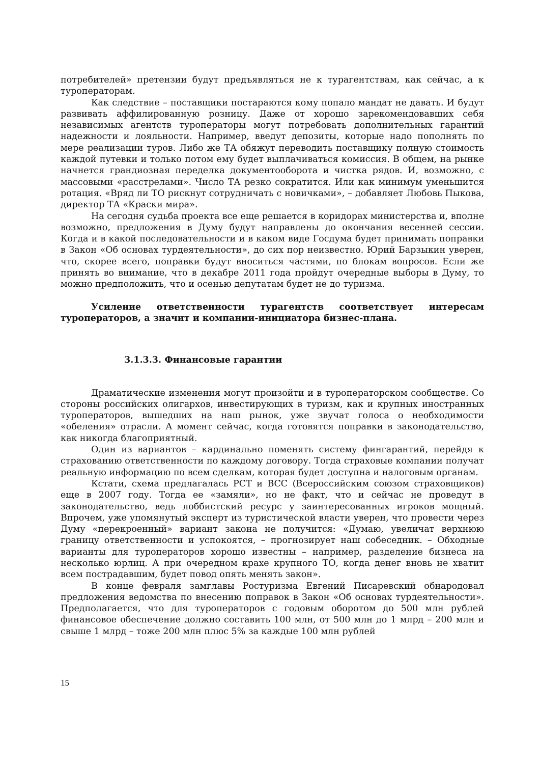потребителей» претензии будут предъявляться не к турагентствам, как сейчас, а к туроператорам.
Как следствие – поставщики постараются кому попало мандат не давать. И будут развивать аффилированную розницу. Даже от хорошо зарекомендовавших себя независимых агентств туроператоры могут потребовать дополнительных гарантий надежности и лояльности. Например, введут депозиты, которые надо пополнять по мере реализации туров. Либо же ТА обяжут переводить поставщику полную стоимость каждой путевки и только потом ему будет выплачиваться комиссия. В общем, на рынке начнется грандиозная переделка документооборота и чистка рядов. И, возможно, с массовыми «расстрелами». Число ТА резко сократится. Или как минимум уменьшится ротация. «Вряд ли ТО рискнут сотрудничать с новичками», – добавляет Любовь Пыкова, директор ТА «Краски мира».
На сегодня судьба проекта все еще решается в коридорах министерства и, вполне возможно, предложения в Думу будут направлены до окончания весенней сессии. Когда и в какой последовательности и в каком виде Госдума будет принимать поправки в Закон «Об основах турдеятельности», до сих пор неизвестно. Юрий Барзыкин уверен, что, скорее всего, поправки будут вноситься частями, по блокам вопросов. Если же принять во внимание, что в декабре 2011 года пройдут очередные выборы в Думу, то можно предположить, что и осенью депутатам будет не до туризма.
Усиление ответственности турагентств соответствует интересам туроператоров, а значит и компании-инициатора бизнес-плана.
3.1.3.3. Финансовые гарантии
Драматические изменения могут произойти и в туроператорском сообществе. Со стороны российских олигархов, инвестирующих в туризм, как и крупных иностранных туроператоров, вышедших на наш рынок, уже звучат голоса о необходимости «обеления» отрасли. А момент сейчас, когда готовятся поправки в законодательство, как никогда благоприятный.
Один из вариантов – кардинально поменять систему фингарантий, перейдя к страхованию ответственности по каждому договору. Тогда страховые компании получат реальную информацию по всем сделкам, которая будет доступна и налоговым органам.
Кстати, схема предлагалась РСТ и ВСС (Всероссийским союзом страховщиков) еще в 2007 году. Тогда ее «замяли», но не факт, что и сейчас не проведут в законодательство, ведь лоббистский ресурс у заинтересованных игроков мощный. Впрочем, уже упомянутый эксперт из туристической власти уверен, что провести через Думу «перекроенный» вариант закона не получится: «Думаю, увеличат верхнюю границу ответственности и успокоятся, – прогнозирует наш собеседник. – Обходные варианты для туроператоров хорошо известны – например, разделение бизнеса на несколько юрлиц. А при очередном крахе крупного ТО, когда денег вновь не хватит всем пострадавшим, будет повод опять менять закон».
В конце февраля замглавы Ростуризма Евгений Писаревский обнародовал предложения ведомства по внесению поправок в Закон «Об основах турдеятельности». Предполагается, что для туроператоров с годовым оборотом до 500 млн рублей финансовое обеспечение должно составить 100 млн, от 500 млн до 1 млрд – 200 млн и свыше 1 млрд – тоже 200 млн плюс 5% за каждые 100 млн рублей
15